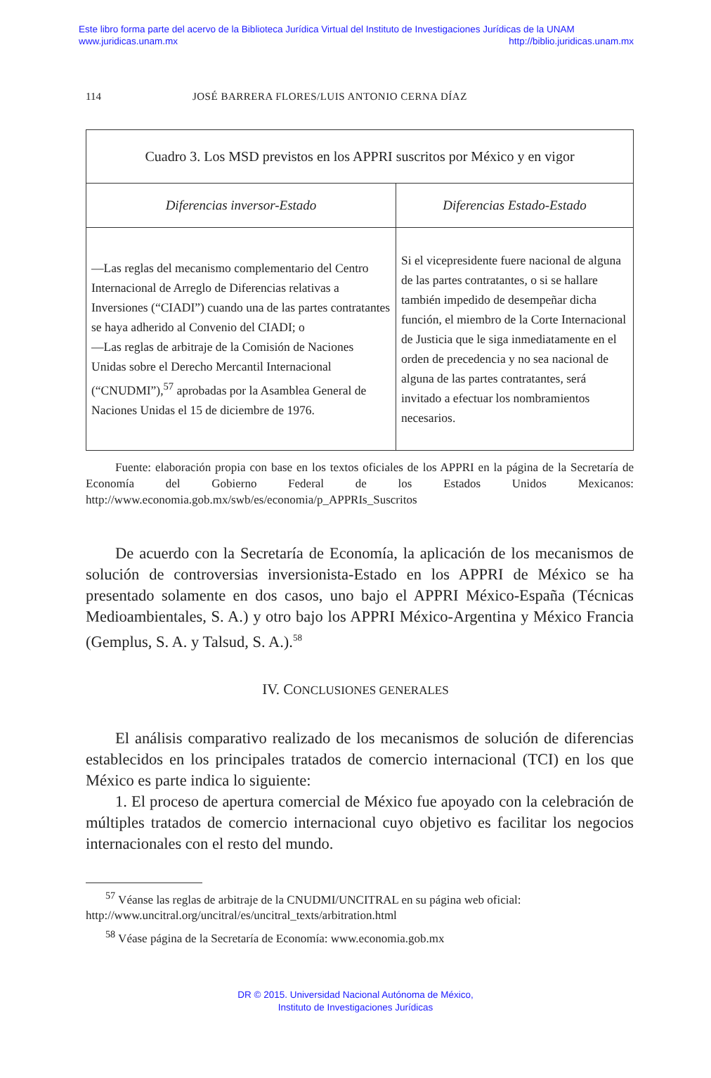Este libro forma parte del acervo de la Biblioteca Jurídica Virtual del Instituto de Investigaciones Jurídicas de la UNAM
www.juridicas.unam.mx http://biblio.juridicas.unam.mx
114 JOSÉ BARRERA FLORES/LUIS ANTONIO CERNA DÍAZ
| Cuadro 3. Los MSD previstos en los APPRI suscritos por México y en vigor | |
| Diferencias inversor-Estado | Diferencias Estado-Estado |
| —Las reglas del mecanismo complementario del Centro Internacional de Arreglo de Diferencias relativas a Inversiones (“CIADI”) cuando una de las partes contratantes se haya adherido al Convenio del CIADI; o —Las reglas de arbitraje de la Comisión de Naciones Unidas sobre el Derecho Mercantil Internacional (“CNUDMI”),<sup>57</sup> aprobadas por la Asamblea General de Naciones Unidas el 15 de diciembre de 1976. | Si el vicepresidente fuere nacional de alguna de las partes contratantes, o si se hallare también impedido de desempeñar dicha función, el miembro de la Corte Internacional de Justicia que le siga inmediatamente en el orden de precedencia y no sea nacional de alguna de las partes contratantes, será invitado a efectuar los nombramientos necesarios. |
Fuente: elaboración propia con base en los textos oficiales de los APPRI en la página de la Secretaría de Economía del Gobierno Federal de los Estados Unidos Mexicanos: http://www.economia.gob.mx/swb/es/economia/p_APPRIs_Suscritos
De acuerdo con la Secretaría de Economía, la aplicación de los mecanismos de solución de controversias inversionista-Estado en los APPRI de México se ha presentado solamente en dos casos, uno bajo el APPRI México-España (Técnicas Medioambientales, S. A.) y otro bajo los APPRI México-Argentina y México Francia (Gemplus, S. A. y Talsud, S. A.).<sup>58</sup>
IV. CONCLUSIONES GENERALES
El análisis comparativo realizado de los mecanismos de solución de diferencias establecidos en los principales tratados de comercio internacional (TCI) en los que México es parte indica lo siguiente:
1. El proceso de apertura comercial de México fue apoyado con la celebración de múltiples tratados de comercio internacional cuyo objetivo es facilitar los negocios internacionales con el resto del mundo.
<sup>57</sup> Véanse las reglas de arbitraje de la CNUDMI/UNCITRAL en su página web oficial: http://www.uncitral.org/uncitral/es/uncitral_texts/arbitration.html
<sup>58</sup> Véase página de la Secretaría de Economía: www.economia.gob.mx
DR © 2015. Universidad Nacional Autónoma de México,
Instituto de Investigaciones Jurídicas